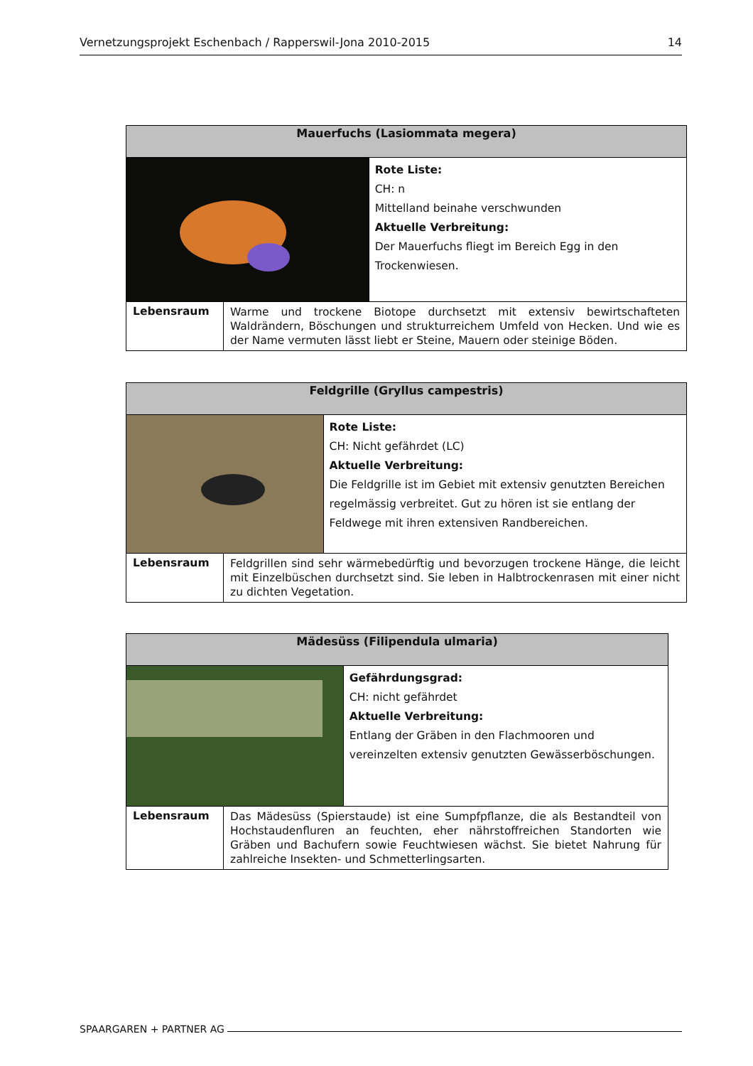Vernetzungsprojekt Eschenbach / Rapperswil-Jona 2010-2015 14
| Mauerfuchs (Lasiommata megera) | | |
| --- | --- | --- |
| | | Rote Liste: CH: n Mittelland beinahe verschwunden Aktuelle Verbreitung: Der Mauerfuchs fliegt im Bereich Egg in den Trockenwiesen. |
| Lebensraum | Warme und trockene Biotope durchsetzt mit extensiv bewirtschafteten Waldrändern, Böschungen und strukturreichem Umfeld von Hecken. Und wie es der Name vermuten lässt liebt er Steine, Mauern oder steinige Böden. | |
| Feldgrille (Gryllus campestris) | | |
| --- | --- | --- |
| | | Rote Liste: CH: Nicht gefährdet (LC) Aktuelle Verbreitung: Die Feldgrille ist im Gebiet mit extensiv genutzten Bereichen regelmässig verbreitet. Gut zu hören ist sie entlang der Feldwege mit ihren extensiven Randbereichen. |
| Lebensraum | Feldgrillen sind sehr wärmebedürftig und bevorzugen trockene Hänge, die leicht mit Einzelbüschen durchsetzt sind. Sie leben in Halbtrockenrasen mit einer nicht zu dichten Vegetation. | |
| Mädesüss (Filipendula ulmaria) | | |
| --- | --- | --- |
| | | Gefährdungsgrad: CH: nicht gefährdet Aktuelle Verbreitung: Entlang der Gräben in den Flachmooren und vereinzelten extensiv genutzten Gewässerböschungen. |
| Lebensraum | Das Mädesüss (Spierstaude) ist eine Sumpfpflanze, die als Bestandteil von Hochstaudenfluren an feuchten, eher nährstoffreichen Standorten wie Gräben und Bachufern sowie Feuchtwiesen wächst. Sie bietet Nahrung für zahlreiche Insekten- und Schmetterlingsarten. | |
SPAARGAREN + PARTNER AG